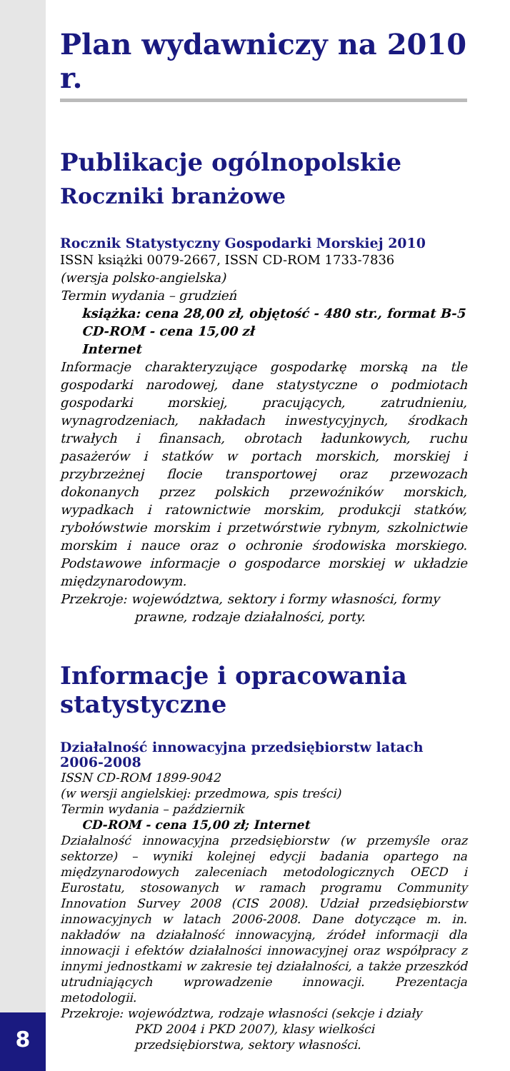8
Plan wydawniczy na 2010 r.
Publikacje ogólnopolskie
Roczniki branżowe
Rocznik Statystyczny Gospodarki Morskiej 2010
ISSN książki 0079-2667, ISSN CD-ROM 1733-7836
(wersja polsko-angielska)
Termin wydania – grudzień
książka: cena 28,00 zł, objętość - 480 str., format B-5
CD-ROM - cena 15,00 zł
Internet
Informacje charakteryzujące gospodarkę morską na tle gospodarki narodowej, dane statystyczne o podmiotach gospodarki morskiej, pracujących, zatrudnieniu, wynagrodzeniach, nakładach inwestycyjnych, środkach trwałych i finansach, obrotach ładunkowych, ruchu pasażerów i statków w portach morskich, morskiej i przybrzeżnej flocie transportowej oraz przewozach dokonanych przez polskich przewoźników morskich, wypadkach i ratownictwie morskim, produkcji statków, rybołówstwie morskim i przetwórstwie rybnym, szkolnictwie morskim i nauce oraz o ochronie środowiska morskiego. Podstawowe informacje o gospodarce morskiej w układzie międzynarodowym.
Przekroje: województwa, sektory i formy własności, formy
prawne, rodzaje działalności, porty.
Informacje i opracowania statystyczne
Działalność innowacyjna przedsiębiorstw latach 2006-2008
ISSN CD-ROM 1899-9042
(w wersji angielskiej: przedmowa, spis treści)
Termin wydania – październik
CD-ROM - cena 15,00 zł; Internet
Działalność innowacyjna przedsiębiorstw (w przemyśle oraz sektorze) – wyniki kolejnej edycji badania opartego na międzynarodowych zaleceniach metodologicznych OECD i Eurostatu, stosowanych w ramach programu Community Innovation Survey 2008 (CIS 2008). Udział przedsiębiorstw innowacyjnych w latach 2006-2008. Dane dotyczące m. in. nakładów na działalność innowacyjną, źródeł informacji dla innowacji i efektów działalności innowacyjnej oraz współpracy z innymi jednostkami w zakresie tej działalności, a także przeszkód utrudniających wprowadzenie innowacji. Prezentacja metodologii.
Przekroje: województwa, rodzaje własności (sekcje i działy
PKD 2004 i PKD 2007), klasy wielkości przedsiębiorstwa, sektory własności.